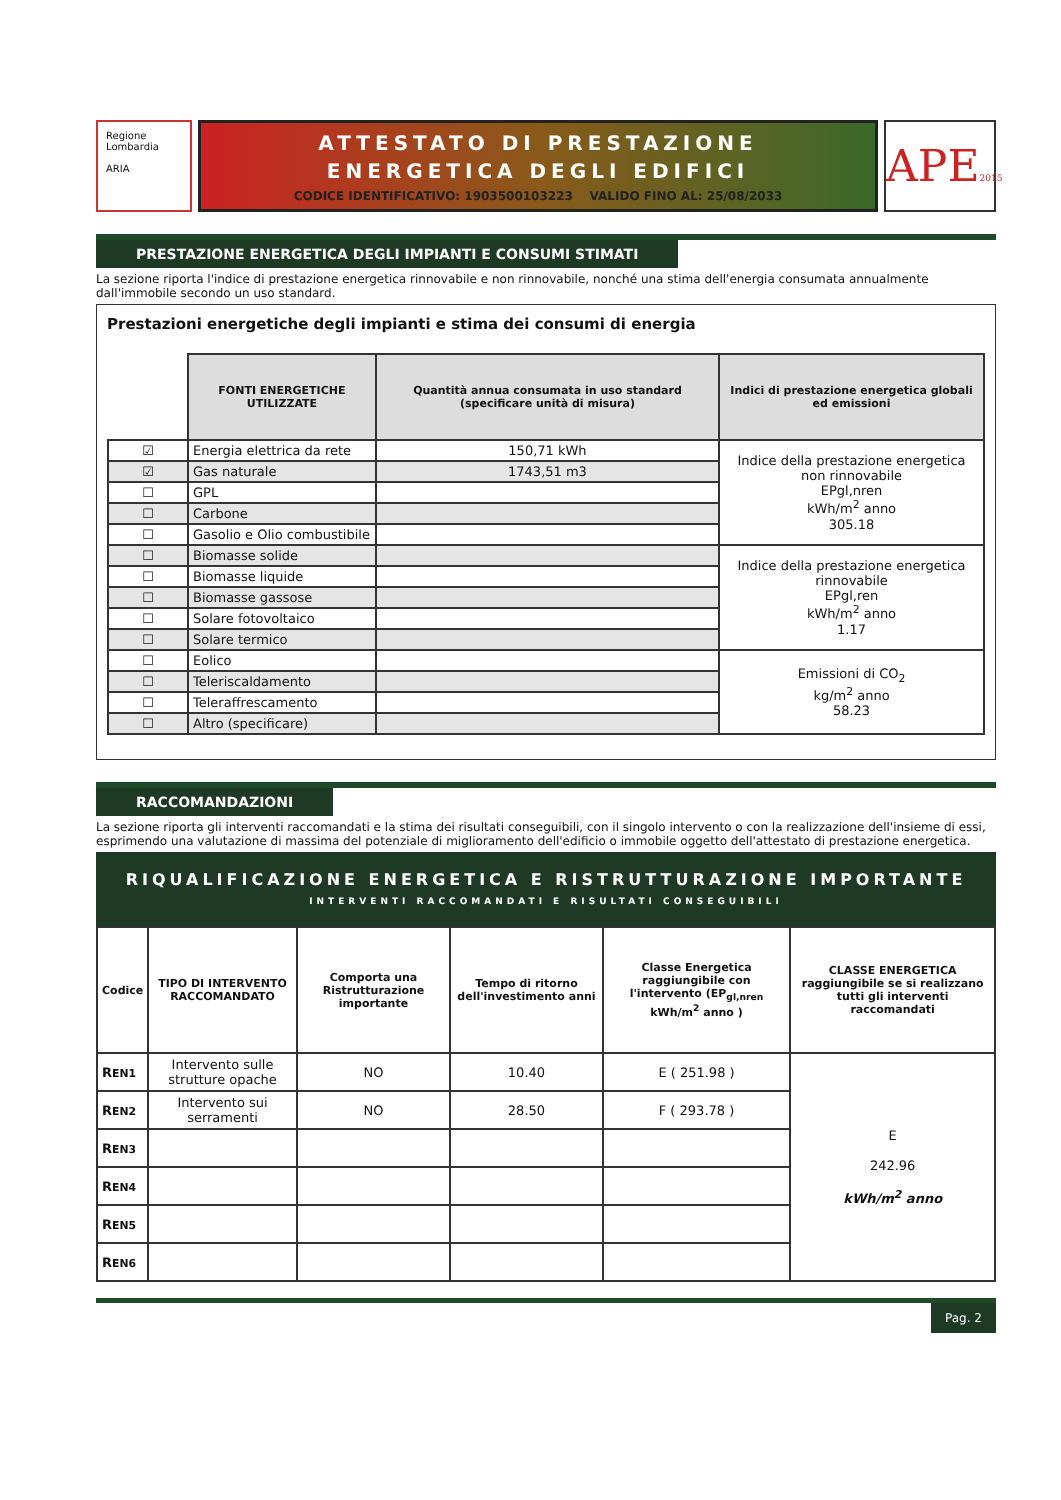Regione Lombardia
ARIA
ATTESTATO DI PRESTAZIONE
ENERGETICA DEGLI EDIFICI
CODICE IDENTIFICATIVO: 1903500103223 VALIDO FINO AL: 25/08/2033
APE2015
PRESTAZIONE ENERGETICA DEGLI IMPIANTI E CONSUMI STIMATI
La sezione riporta l'indice di prestazione energetica rinnovabile e non rinnovabile, nonché una stima dell'energia consumata annualmente dall'immobile secondo un uso standard.
Prestazioni energetiche degli impianti e stima dei consumi di energia
| | FONTI ENERGETICHE UTILIZZATE | Quantità annua consumata in uso standard (specificare unità di misura) | Indici di prestazione energetica globali ed emissioni |
| ☑ | Energia elettrica da rete | 150,71 kWh | Indice della prestazione energetica non rinnovabile EPgl,nren kWh/m<sup>2</sup> anno 305.18 |
| ☑ | Gas naturale | 1743,51 m3 | |
| ☐ | GPL | | |
| ☐ | Carbone | | |
| ☐ | Gasolio e Olio combustibile | | |
| ☐ | Biomasse solide | | Indice della prestazione energetica rinnovabile EPgl,ren kWh/m<sup>2</sup> anno 1.17 |
| ☐ | Biomasse liquide | | |
| ☐ | Biomasse gassose | | |
| ☐ | Solare fotovoltaico | | |
| ☐ | Solare termico | | |
| ☐ | Eolico | | Emissioni di CO<sub>2</sub> kg/m<sup>2</sup> anno 58.23 |
| ☐ | Teleriscaldamento | | |
| ☐ | Teleraffrescamento | | |
| ☐ | Altro (specificare) | | |
RACCOMANDAZIONI
La sezione riporta gli interventi raccomandati e la stima dei risultati conseguibili, con il singolo intervento o con la realizzazione dell'insieme di essi, esprimendo una valutazione di massima del potenziale di miglioramento dell'edificio o immobile oggetto dell'attestato di prestazione energetica.
RIQUALIFICAZIONE ENERGETICA E RISTRUTTURAZIONE IMPORTANTE
INTERVENTI RACCOMANDATI E RISULTATI CONSEGUIBILI
| Codice | TIPO DI INTERVENTO RACCOMANDATO | Comporta una Ristrutturazione importante | Tempo di ritorno dell'investimento anni | Classe Energetica raggiungibile con l'intervento (EP<sub>gl,nren</sub> kWh/m<sup>2</sup> anno ) | CLASSE ENERGETICA raggiungibile se si realizzano tutti gli interventi raccomandati |
| --- | --- | --- | --- | --- | --- |
| R EN1 | Intervento sulle strutture opache | NO | 10.40 | E ( 251.98 ) | E 242.96 kWh/m<sup>2</sup> anno |
| R EN2 | Intervento sui serramenti | NO | 28.50 | F ( 293.78 ) | |
| R EN3 | | | | | |
| R EN4 | | | | | |
| R EN5 | | | | | |
| R EN6 | | | | | |
Pag. 2